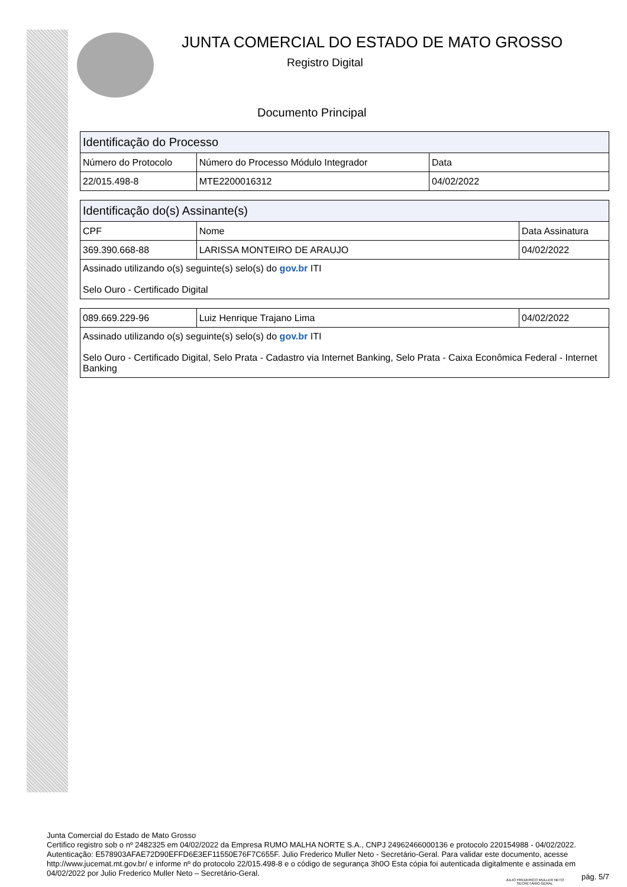JUNTA COMERCIAL DO ESTADO DE MATO GROSSO
Registro Digital
Documento Principal
| Identificação do Processo | | |
| --- | --- | --- |
| Número do Protocolo | Número do Processo Módulo Integrador | Data |
| 22/015.498-8 | MTE2200016312 | 04/02/2022 |
| Identificação do(s) Assinante(s) | | |
| --- | --- | --- |
| CPF | Nome | Data Assinatura |
| 369.390.668-88 | LARISSA MONTEIRO DE ARAUJO | 04/02/2022 |
| Assinado utilizando o(s) seguinte(s) selo(s) do gov.br ITI Selo Ouro - Certificado Digital | | |
| 089.669.229-96 | Luiz Henrique Trajano Lima | 04/02/2022 |
| Assinado utilizando o(s) seguinte(s) selo(s) do gov.br ITI Selo Ouro - Certificado Digital, Selo Prata - Cadastro via Internet Banking, Selo Prata - Caixa Econômica Federal - Internet Banking | | |
Junta Comercial do Estado de Mato Grosso
Certifico registro sob o nº 2482325 em 04/02/2022 da Empresa RUMO MALHA NORTE S.A., CNPJ 24962466000136 e protocolo 220154988 - 04/02/2022. Autenticação: E578903AFAE72D90EFFD6E3EF11550E76F7C655F. Julio Frederico Muller Neto - Secretário-Geral. Para validar este documento, acesse http://www.jucemat.mt.gov.br/ e informe nº do protocolo 22/015.498-8 e o código de segurança 3h0O Esta cópia foi autenticada digitalmente e assinada em 04/02/2022 por Julio Frederico Muller Neto – Secretário-Geral.
JULIO FREDERICO MULLER NETO
SECRETÁRIO GERAL
pág. 5/7